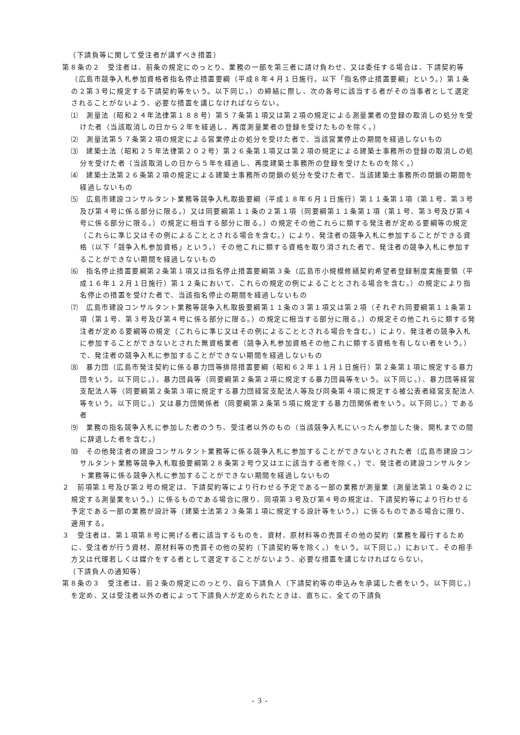（下請負等に関して受注者が講ずべき措置）
第８条の２　受注者は、前条の規定にのっとり、業務の一部を第三者に請け負わせ、又は委任する場合は、下請契約等（広島市競争入札参加資格者指名停止措置要綱（平成８年４月１日施行。以下「指名停止措置要綱」という。）第１条の２第３号に規定する下請契約等をいう。以下同じ。）の締結に際し、次の各号に該当する者がその当事者として選定されることがないよう、必要な措置を講じなければならない。
⑴　測量法（昭和２４年法律第１８８号）第５７条第１項又は第２項の規定による測量業者の登録の取消しの処分を受けた者（当該取消しの日から２年を経過し、再度測量業者の登録を受けたものを除く。）
⑵　測量法第５７条第２項の規定による営業停止の処分を受けた者で、当該営業停止の期間を経過しないもの
⑶　建築士法（昭和２５年法律第２０２号）第２６条第１項又は第２項の規定による建築士事務所の登録の取消しの処分を受けた者（当該取消しの日から５年を経過し、再度建築士事務所の登録を受けたものを除く。）
⑷　建築士法第２６条第２項の規定による建築士事務所の閉鎖の処分を受けた者で、当該建築士事務所の閉鎖の期間を経過しないもの
⑸　広島市建設コンサルタント業務等競争入札取扱要綱（平成１８年６月１日施行）第１１条第１項（第１号、第３号及び第４号に係る部分に限る。）又は同要綱第１１条の２第１項（同要綱第１１条第１項（第１号、第３号及び第４号に係る部分に限る。）の規定に相当する部分に限る。）の規定その他これらに類する発注者が定める要綱等の規定（これらに準じ又はその例によることとされる場合を含む。）により、発注者の競争入札に参加することができる資格（以下「競争入札参加資格」という。）その他これに類する資格を取り消された者で、発注者の競争入札に参加することができない期間を経過しないもの
⑹　指名停止措置要綱第２条第１項又は指名停止措置要綱第３条（広島市小規模修繕契約希望者登録制度実施要領（平成１６年１２月１日施行）第１２条において、これらの規定の例によることとされる場合を含む。）の規定により指名停止の措置を受けた者で、当該指名停止の期間を経過しないもの
⑺　広島市建設コンサルタント業務等競争入札取扱要綱第１１条の３第１項又は第２項（それぞれ同要綱第１１条第１項（第１号、第３号及び第４号に係る部分に限る。）の規定に相当する部分に限る。）の規定その他これらに類する発注者が定める要綱等の規定（これらに準じ又はその例によることとされる場合を含む。）により、発注者の競争入札に参加することができないとされた無資格業者（競争入札参加資格その他これに類する資格を有しない者をいう。）で、発注者の競争入札に参加することができない期間を経過しないもの
⑻　暴力団（広島市発注契約に係る暴力団等排除措置要綱（昭和６２年１１月１日施行）第２条第１項に規定する暴力団をいう。以下同じ。）、暴力団員等（同要綱第２条第２項に規定する暴力団員等をいう。以下同じ。）、暴力団等経営支配法人等（同要綱第２条第３項に規定する暴力団経営支配法人等及び同条第４項に規定する被公表者経営支配法人等をいう。以下同じ。）又は暴力団関係者（同要綱第２条第５項に規定する暴力団関係者をいう。以下同じ。）である者
⑼　業務の指名競争入札に参加した者のうち、受注者以外のもの（当該競争入札にいったん参加した後、開札までの間に辞退した者を含む。）
⑽　その他発注者の建設コンサルタント業務等に係る競争入札に参加することができないとされた者（広島市建設コンサルタント業務等競争入札取扱要綱第２８条第２号ウ又はエに該当する者を除く。）で、発注者の建設コンサルタント業務等に係る競争入札に参加することができない期間を経過しないもの
２　前項第１号及び第２号の規定は、下請契約等により行わせる予定である一部の業務が測量業（測量法第１０条の２に規定する測量業をいう。）に係るものである場合に限り、同項第３号及び第４号の規定は、下請契約等により行わせる予定である一部の業務が設計等（建築士法第２３条第１項に規定する設計等をいう。）に係るものである場合に限り、適用する。
３　受注者は、第１項第８号に掲げる者に該当するものを、資材、原材料等の売買その他の契約（業務を履行するために、受注者が行う資材、原材料等の売買その他の契約（下請契約等を除く。）をいう。以下同じ。）において、その相手方又は代理若しくは媒介をする者として選定することがないよう、必要な措置を講じなければならない。
（下請負人の通知等）
第８条の３　受注者は、前２条の規定にのっとり、自ら下請負人（下請契約等の申込みを承諾した者をいう。以下同じ。）を定め、又は受注者以外の者によって下請負人が定められたときは、直ちに、全ての下請負
- 3 -